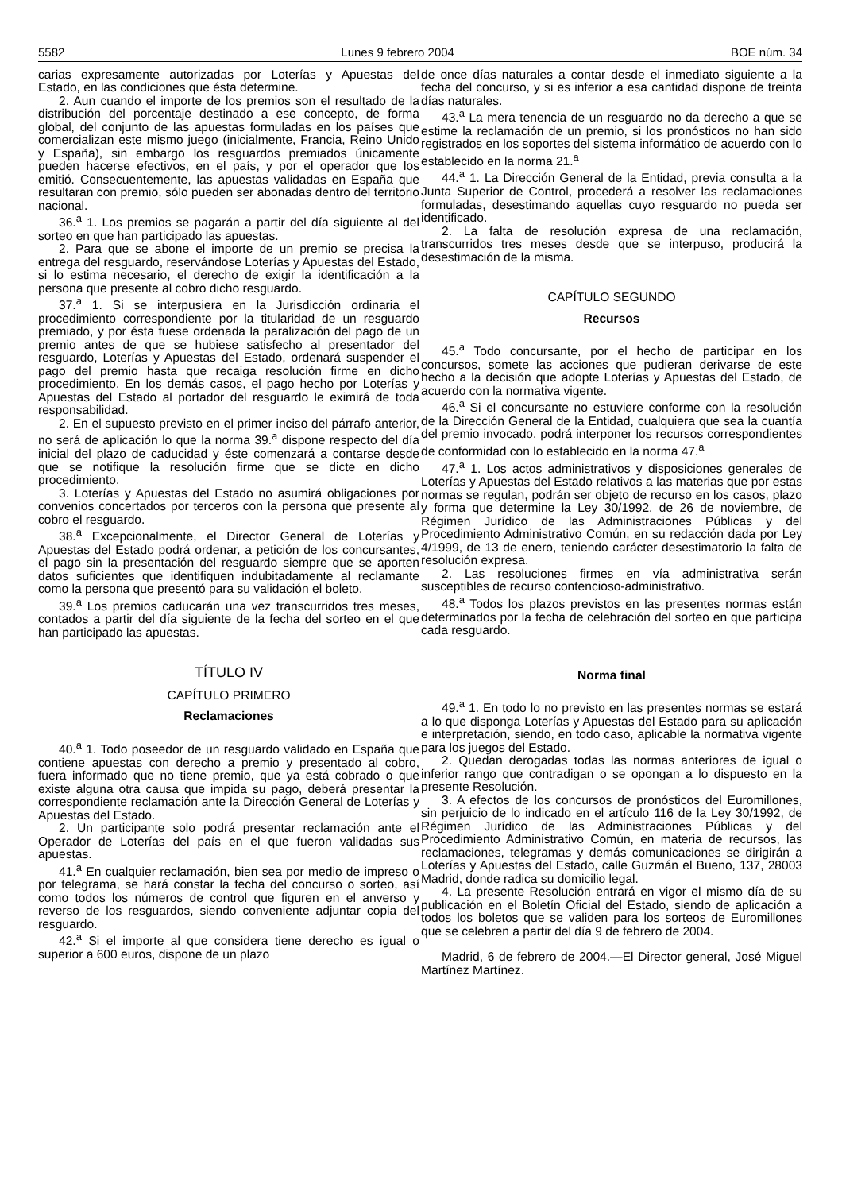5582 Lunes 9 febrero 2004 BOE núm. 34
carias expresamente autorizadas por Loterías y Apuestas del Estado, en las condiciones que ésta determine.
2. Aun cuando el importe de los premios son el resultado de la distribución del porcentaje destinado a ese concepto, de forma global, del conjunto de las apuestas formuladas en los países que comercializan este mismo juego (inicialmente, Francia, Reino Unido y España), sin embargo los resguardos premiados únicamente pueden hacerse efectivos, en el país, y por el operador que los emitió. Consecuentemente, las apuestas validadas en España que resultaran con premio, sólo pueden ser abonadas dentro del territorio nacional.
36.<sup>a</sup> 1. Los premios se pagarán a partir del día siguiente al del sorteo en que han participado las apuestas.
2. Para que se abone el importe de un premio se precisa la entrega del resguardo, reservándose Loterías y Apuestas del Estado, si lo estima necesario, el derecho de exigir la identificación a la persona que presente al cobro dicho resguardo.
37.<sup>a</sup> 1. Si se interpusiera en la Jurisdicción ordinaria el procedimiento correspondiente por la titularidad de un resguardo premiado, y por ésta fuese ordenada la paralización del pago de un premio antes de que se hubiese satisfecho al presentador del resguardo, Loterías y Apuestas del Estado, ordenará suspender el pago del premio hasta que recaiga resolución firme en dicho procedimiento. En los demás casos, el pago hecho por Loterías y Apuestas del Estado al portador del resguardo le eximirá de toda responsabilidad.
2. En el supuesto previsto en el primer inciso del párrafo anterior, no será de aplicación lo que la norma 39.<sup>a</sup> dispone respecto del día inicial del plazo de caducidad y éste comenzará a contarse desde que se notifique la resolución firme que se dicte en dicho procedimiento.
3. Loterías y Apuestas del Estado no asumirá obligaciones por convenios concertados por terceros con la persona que presente al cobro el resguardo.
38.<sup>a</sup> Excepcionalmente, el Director General de Loterías y Apuestas del Estado podrá ordenar, a petición de los concursantes, el pago sin la presentación del resguardo siempre que se aporten datos suficientes que identifiquen indubitadamente al reclamante como la persona que presentó para su validación el boleto.
39.<sup>a</sup> Los premios caducarán una vez transcurridos tres meses, contados a partir del día siguiente de la fecha del sorteo en el que han participado las apuestas.
TÍTULO IV
CAPÍTULO PRIMERO
Reclamaciones
40.<sup>a</sup> 1. Todo poseedor de un resguardo validado en España que contiene apuestas con derecho a premio y presentado al cobro, fuera informado que no tiene premio, que ya está cobrado o que existe alguna otra causa que impida su pago, deberá presentar la correspondiente reclamación ante la Dirección General de Loterías y Apuestas del Estado.
2. Un participante solo podrá presentar reclamación ante el Operador de Loterías del país en el que fueron validadas sus apuestas.
41.<sup>a</sup> En cualquier reclamación, bien sea por medio de impreso o por telegrama, se hará constar la fecha del concurso o sorteo, así como todos los números de control que figuren en el anverso y reverso de los resguardos, siendo conveniente adjuntar copia del resguardo.
42.<sup>a</sup> Si el importe al que considera tiene derecho es igual o superior a 600 euros, dispone de un plazo
de once días naturales a contar desde el inmediato siguiente a la fecha del concurso, y si es inferior a esa cantidad dispone de treinta días naturales.
43.<sup>a</sup> La mera tenencia de un resguardo no da derecho a que se estime la reclamación de un premio, si los pronósticos no han sido registrados en los soportes del sistema informático de acuerdo con lo establecido en la norma 21.<sup>a</sup>
44.<sup>a</sup> 1. La Dirección General de la Entidad, previa consulta a la Junta Superior de Control, procederá a resolver las reclamaciones formuladas, desestimando aquellas cuyo resguardo no pueda ser identificado.
2. La falta de resolución expresa de una reclamación, transcurridos tres meses desde que se interpuso, producirá la desestimación de la misma.
CAPÍTULO SEGUNDO
Recursos
45.<sup>a</sup> Todo concursante, por el hecho de participar en los concursos, somete las acciones que pudieran derivarse de este hecho a la decisión que adopte Loterías y Apuestas del Estado, de acuerdo con la normativa vigente.
46.<sup>a</sup> Si el concursante no estuviere conforme con la resolución de la Dirección General de la Entidad, cualquiera que sea la cuantía del premio invocado, podrá interponer los recursos correspondientes de conformidad con lo establecido en la norma 47.<sup>a</sup>
47.<sup>a</sup> 1. Los actos administrativos y disposiciones generales de Loterías y Apuestas del Estado relativos a las materias que por estas normas se regulan, podrán ser objeto de recurso en los casos, plazo y forma que determine la Ley 30/1992, de 26 de noviembre, de Régimen Jurídico de las Administraciones Públicas y del Procedimiento Administrativo Común, en su redacción dada por Ley 4/1999, de 13 de enero, teniendo carácter desestimatorio la falta de resolución expresa.
2. Las resoluciones firmes en vía administrativa serán susceptibles de recurso contencioso-administrativo.
48.<sup>a</sup> Todos los plazos previstos en las presentes normas están determinados por la fecha de celebración del sorteo en que participa cada resguardo.
Norma final
49.<sup>a</sup> 1. En todo lo no previsto en las presentes normas se estará a lo que disponga Loterías y Apuestas del Estado para su aplicación e interpretación, siendo, en todo caso, aplicable la normativa vigente para los juegos del Estado.
2. Quedan derogadas todas las normas anteriores de igual o inferior rango que contradigan o se opongan a lo dispuesto en la presente Resolución.
3. A efectos de los concursos de pronósticos del Euromillones, sin perjuicio de lo indicado en el artículo 116 de la Ley 30/1992, de Régimen Jurídico de las Administraciones Públicas y del Procedimiento Administrativo Común, en materia de recursos, las reclamaciones, telegramas y demás comunicaciones se dirigirán a Loterías y Apuestas del Estado, calle Guzmán el Bueno, 137, 28003 Madrid, donde radica su domicilio legal.
4. La presente Resolución entrará en vigor el mismo día de su publicación en el Boletín Oficial del Estado, siendo de aplicación a todos los boletos que se validen para los sorteos de Euromillones que se celebren a partir del día 9 de febrero de 2004.
Madrid, 6 de febrero de 2004.—El Director general, José Miguel Martínez Martínez.